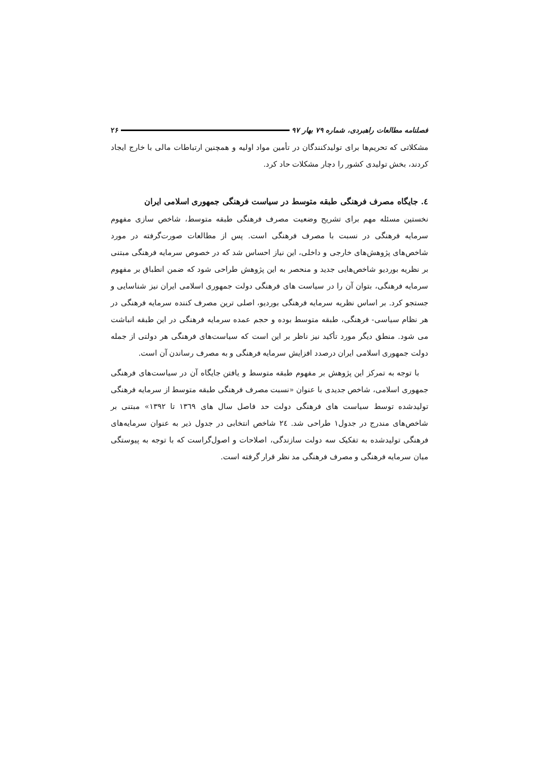فصلنامه مطالعات راهبردی، شماره ۷۹ بهار ۹۷ ۲۶
مشکلاتی که تحریم‌ها برای تولیدکنندگان در تأمین مواد اولیه و همچنین ارتباطات مالی با خارج ایجاد کردند، بخش تولیدی کشور را دچار مشکلات حاد کرد.
٤. جایگاه مصرف فرهنگی طبقه متوسط در سیاست فرهنگی جمهوری اسلامی ایران
نخستین مسئله مهم برای تشریح وضعیت مصرف فرهنگی طبقه متوسط، شاخص سازی مفهوم سرمایه فرهنگی در نسبت با مصرف فرهنگی است. پس از مطالعات صورت‌گرفته در مورد شاخص‌های پژوهش‌های خارجی و داخلی، این نیاز احساس شد که در خصوص سرمایه فرهنگی مبتنی بر نظریه بوردیو شاخص‌هایی جدید و منحصر به این پژوهش طراحی شود که ضمن انطباق بر مفهوم سرمایه فرهنگی، بتوان آن را در سیاست های فرهنگی دولت جمهوری اسلامی ایران نیز شناسایی و جستجو کرد. بر اساس نظریه سرمایه فرهنگی بوردیو، اصلی ترین مصرف کننده سرمایه فرهنگی در هر نظام سیاسی- فرهنگی، طبقه متوسط بوده و حجم عمده سرمایه فرهنگی در این طبقه انباشت می شود. منطق دیگر مورد تأکید نیز ناظر بر این است که سیاست‌های فرهنگی هر دولتی از جمله دولت جمهوری اسلامی ایران درصدد افزایش سرمایه فرهنگی و به مصرف رساندن آن است.
با توجه به تمرکز این پژوهش بر مفهوم طبقه متوسط و یافتن جایگاه آن در سیاست‌های فرهنگی جمهوری اسلامی، شاخص جدیدی با عنوان «نسبت مصرف فرهنگی طبقه متوسط از سرمایه فرهنگی تولیدشده توسط سیاست های فرهنگی دولت حد فاصل سال های ۱۳٦۹ تا ۱۳۹۲» مبتنی بر شاخص‌های مندرج در جدول۱ طراحی شد. ٢٤ شاخص انتخابی در جدول ذیر به عنوان سرمایه‌های فرهنگی تولیدشده به تفکیک سه دولت سازندگی، اصلاحات و اصول‌گراست که با توجه به پیوستگی میان سرمایه فرهنگی و مصرف فرهنگی مد نظر قرار گرفته است.